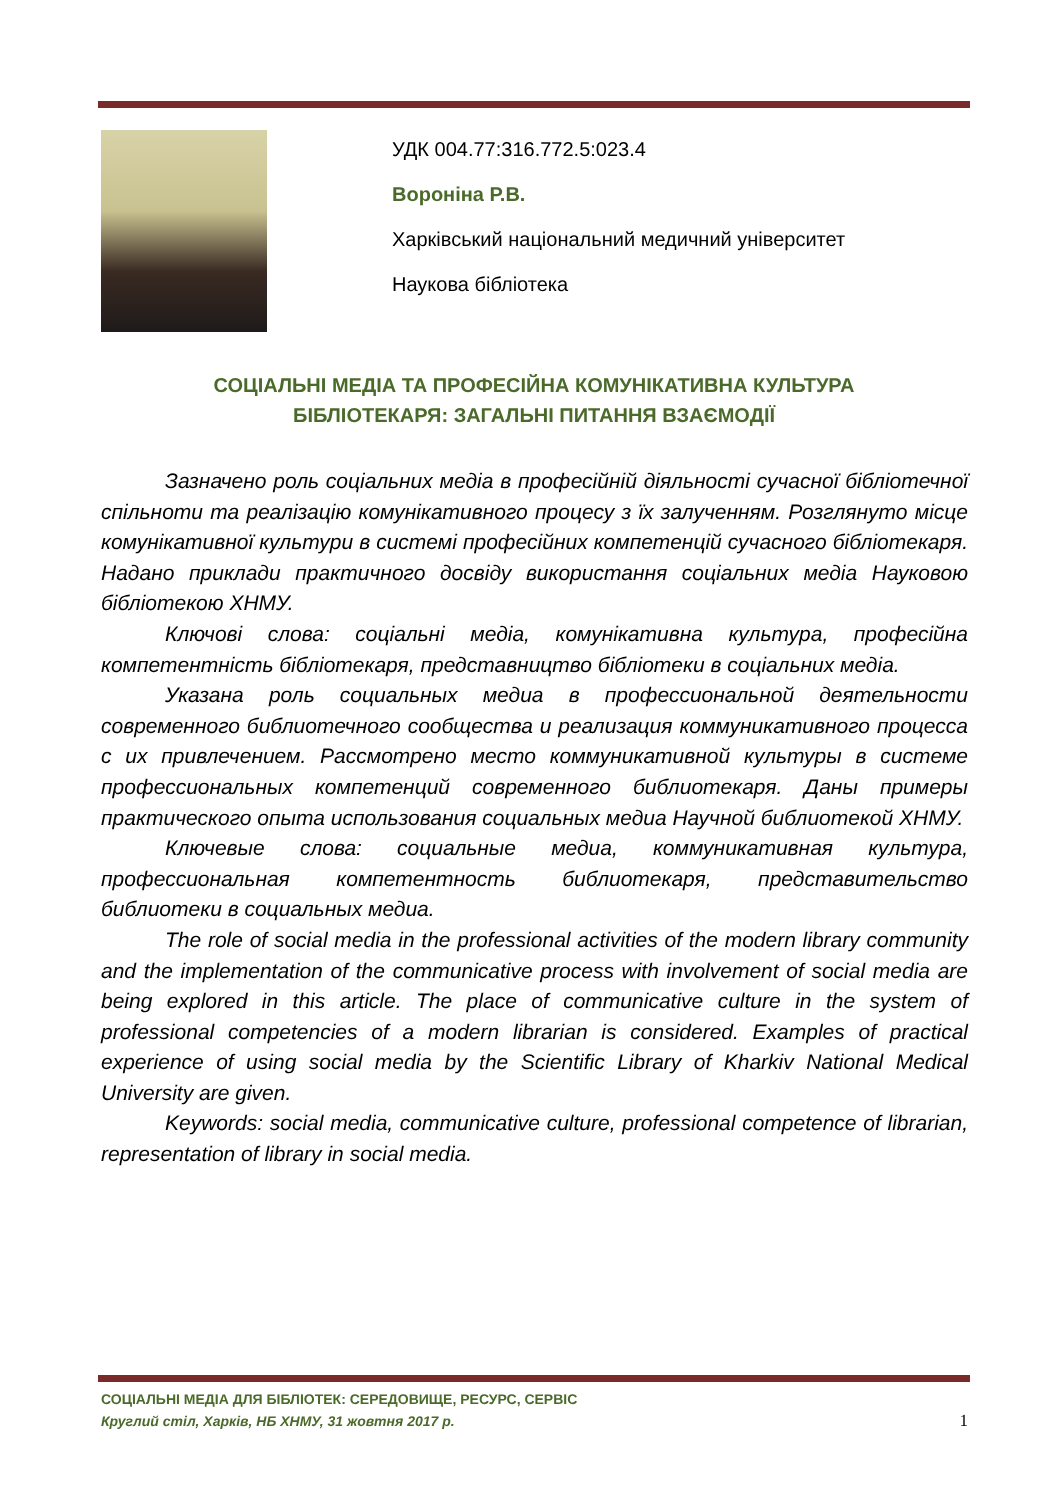УДК 004.77:316.772.5:023.4
Вороніна Р.В.
Харківський національний медичний університет
Наукова бібліотека
СОЦІАЛЬНІ МЕДІА ТА ПРОФЕСІЙНА КОМУНІКАТИВНА КУЛЬТУРА
БІБЛІОТЕКАРЯ: ЗАГАЛЬНІ ПИТАННЯ ВЗАЄМОДІЇ
Зазначено роль соціальних медіа в професійній діяльності сучасної бібліотечної спільноти та реалізацію комунікативного процесу з їх залученням. Розглянуто місце комунікативної культури в системі професійних компетенцій сучасного бібліотекаря. Надано приклади практичного досвіду використання соціальних медіа Науковою бібліотекою ХНМУ.
Ключові слова: соціальні медіа, комунікативна культура, професійна компетентність бібліотекаря, представництво бібліотеки в соціальних медіа.
Указана роль социальных медиа в профессиональной деятельности современного библиотечного сообщества и реализация коммуникативного процесса с их привлечением. Рассмотрено место коммуникативной культуры в системе профессиональных компетенций современного библиотекаря. Даны примеры практического опыта использования социальных медиа Научной библиотекой ХНМУ.
Ключевые слова: социальные медиа, коммуникативная культура, профессиональная компетентность библиотекаря, представительство библиотеки в социальных медиа.
The role of social media in the professional activities of the modern library community and the implementation of the communicative process with involvement of social media are being explored in this article. The place of communicative culture in the system of professional competencies of a modern librarian is considered. Examples of practical experience of using social media by the Scientific Library of Kharkiv National Medical University are given.
Keywords: social media, communicative culture, professional competence of librarian, representation of library in social media.
СОЦІАЛЬНІ МЕДІА ДЛЯ БІБЛІОТЕК: СЕРЕДОВИЩЕ, РЕСУРС, СЕРВІС
Круглий стіл, Харків, НБ ХНМУ, 31 жовтня 2017 р. 1